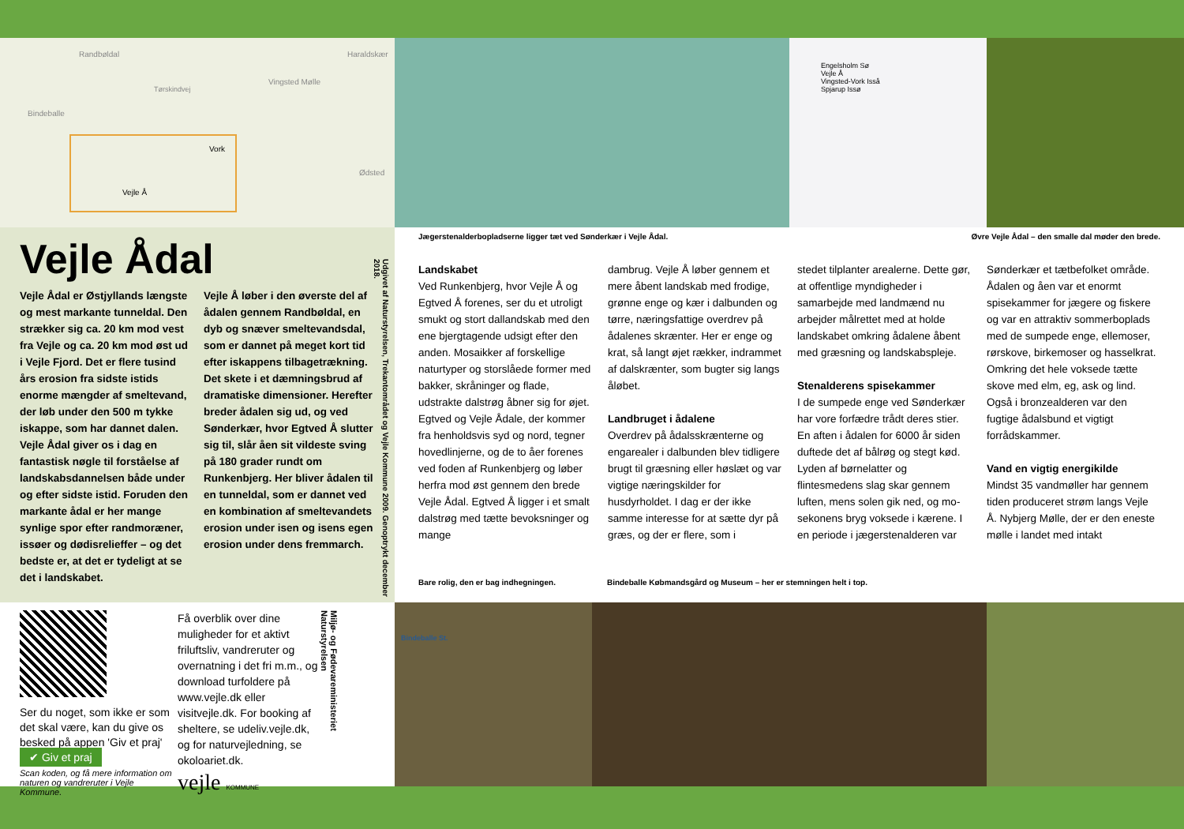Randbøldal Haraldskær
Vingsted Mølle
Bindeballe
Vork
Ødsted
Vejle Å
Tørskindvej
Vejle Ådal
Vejle Ådal er Østjyllands læng­ste og mest markante tunneldal. Den strækker sig ca. 20 km mod vest fra Vejle og ca. 20 km mod øst ud i Vejle Fjord. Det er flere tusind års erosion fra sidste istids enorme mængder af smel­tevand, der løb under den 500 m tykke iskappe, som har dannet dalen. Vejle Ådal giver os i dag en fantastisk nøgle til forståelse af landskabsdannelsen både un­der og efter sidste istid. Foruden den markante ådal er her mange synlige spor efter randmoræner, issøer og dødisrelieffer – og det bedste er, at det er tydeligt at se det i landskabet.
Vejle Å løber i den øverste del af ådalen gennem Randbøldal, en dyb og snæver smeltevandsdal, som er dannet på meget kort tid efter iskappens tilbagetrækning. Det skete i et dæmningsbrud af dramatiske dimensioner. Heref­ter breder ådalen sig ud, og ved Sønderkær, hvor Egtved Å slut­ter sig til, slår åen sit vildeste sving på 180 grader rundt om Runkenbjerg. Her bliver ådalen til en tunneldal, som er dannet ved en kombination af smelte­vandets erosion under isen og isens egen erosion under dens fremmarch.
Udgivet af Naturstyrelsen, Trekantområdet og Vejle Kommune 2009. Genoptrykt december 2018.
Ser du noget, som ikke er som det skal være, kan du give os besked på appen 'Giv et praj' ✔ Giv et praj
Scan koden, og få mere information om naturen og vandreruter i Vejle Kommune.
Få overblik over dine muligheder for et aktivt friluftsliv, vandreruter og overnatning i det fri m.m., og download turfoldere på www.vejle.dk eller visitvejle.dk. For booking af sheltere, se udeliv.vejle.dk, og for naturvej­ledning, se okoloariet.dk.
vejle KOMMUNE
Miljø- og Fødevareministeriet Naturstyrelsen
Engelsholm Sø
Vejle Å
Vingsted-Vork Isså
Spjarup Issø
Jægerstenalderbopladserne ligger tæt ved Sønderkær i Vejle Ådal. Øvre Vejle Ådal – den smalle dal møder den brede.
Landskabet
Ved Runkenbjerg, hvor Vejle Å og Egtved Å forenes, ser du et utroligt smukt og stort dallandskab med den ene bjergtagende udsigt efter den anden. Mosaikker af forskellige naturtyper og storslåede former med bakker, skråninger og flade, udstrakte dalstrøg åbner sig for øjet. Egtved og Vejle Ådale, der kommer fra henholdsvis syd og nord, tegner hovedlinjerne, og de to åer forenes ved foden af Runkenbjerg og løber herfra mod øst gennem den brede Vejle Ådal. Egtved Å ligger i et smalt dalstrøg med tætte bevoksninger og mange
dambrug. Vejle Å løber gennem et mere åbent landskab med frodige, grønne enge og kær i dalbunden og tørre, næringsfattige overdrev på ådalenes skrænter. Her er enge og krat, så langt øjet rækker, indrammet af dalskrænter, som bugter sig langs åløbet.
Landbruget i ådalene
Overdrev på ådalsskrænterne og engarealer i dalbunden blev tidligere brugt til græsning eller høslæt og var vigtige næringskilder for husdyrholdet. I dag er der ikke samme interesse for at sætte dyr på græs, og der er flere, som i
stedet tilplanter arealerne. Dette gør, at offentlige myndigheder i samarbejde med landmænd nu arbejder målrettet med at holde landskabet omkring ådalene åbent med græsning og landskabspleje.
Stenalderens spisekammer
I de sumpede enge ved Sønder­kær har vore forfædre trådt deres stier. En aften i ådalen for 6000 år siden duftede det af bålrøg og stegt kød. Lyden af børnelatter og flintesmedens slag skar gennem luften, mens solen gik ned, og mo­sekonens bryg voksede i kærene. I en periode i jægerstenalderen var
Sønderkær et tætbefolket område. Ådalen og åen var et enormt spisekammer for jægere og fiskere og var en attraktiv sommerboplads med de sumpede enge, ellemoser, rørskove, birkemoser og hassel­krat. Omkring det hele voksede tætte skove med elm, eg, ask og lind. Også i bronzealderen var den fugtige ådalsbund et vigtigt forrådskammer.
Vand en vigtig energikilde
Mindst 35 vandmøller har gennem tiden produceret strøm langs Vejle Å. Nybjerg Mølle, der er den eneste mølle i landet med intakt
Bare rolig, den er bag indhegningen. Bindeballe Købmandsgård og Museum – her er stemningen helt i top.
Bindeballe St.